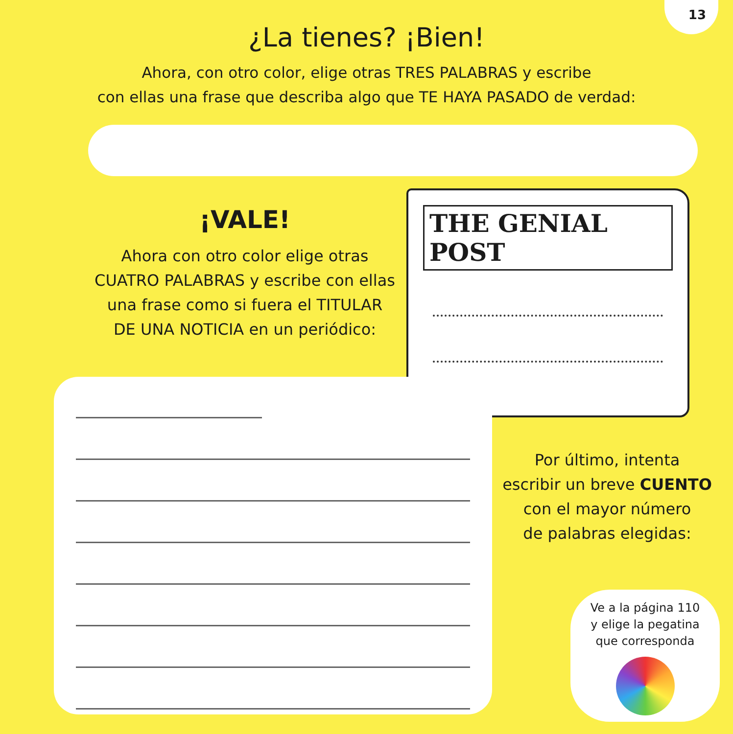13
¿La tienes? ¡Bien!
Ahora, con otro color, elige otras TRES PALABRAS y escribe
con ellas una frase que describa algo que TE HAYA PASADO de verdad:
¡VALE!
Ahora con otro color elige otras
CUATRO PALABRAS y escribe con ellas
una frase como si fuera el TITULAR
DE UNA NOTICIA en un periódico:
THE GENIAL POST
Por último, intenta
escribir un breve CUENTO
con el mayor número
de palabras elegidas:
Ve a la página 110
y elige la pegatina
que corresponda